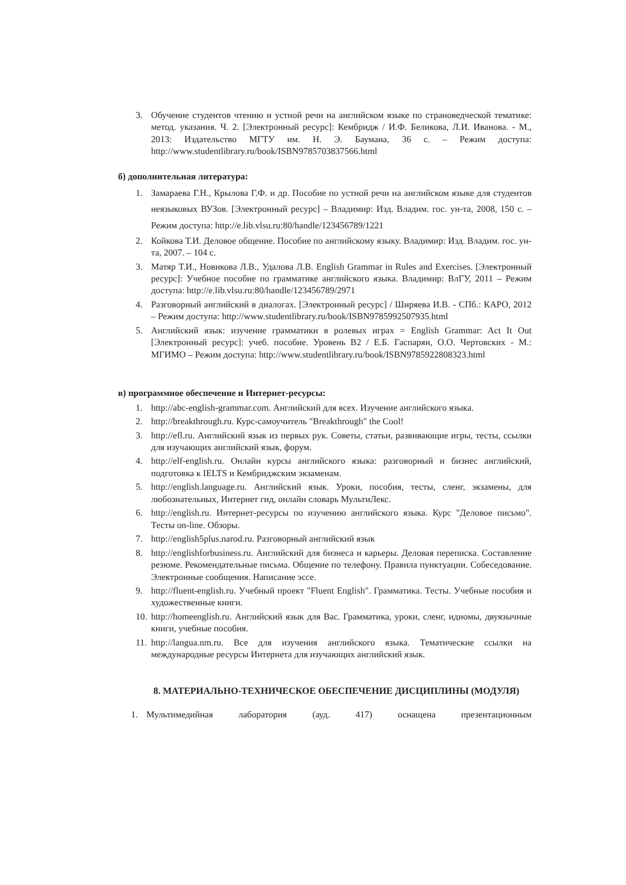3. Обучение студентов чтению и устной речи на английском языке по страноведческой тематике: метод. указания. Ч. 2. [Электронный ресурс]: Кембридж / И.Ф. Беликова, Л.И. Иванова. - М., 2013: Издательство МГТУ им. Н. Э. Баумана, 36 с. – Режим доступа: http://www.studentlibrary.ru/book/ISBN9785703837566.html
б) дополнительная литература:
1. Замараева Г.Н., Крылова Г.Ф. и др. Пособие по устной речи на английском языке для студентов неязыковых ВУЗов. [Электронный ресурс] – Владимир: Изд. Владим. гос. ун-та, 2008, 150 с. – Режим доступа: http://e.lib.vlsu.ru:80/handle/123456789/1221
2. Койкова Т.И. Деловое общение. Пособие по английскому языку. Владимир: Изд. Владим. гос. ун-та, 2007. – 104 с.
3. Матяр Т.И., Новикова Л.В., Удалова Л.В. English Grammar in Rules and Exercises. [Электронный ресурс]: Учебное пособие по грамматике английского языка. Владимир: ВлГУ, 2011 – Режим доступа: http://e.lib.vlsu.ru:80/handle/123456789/2971
4. Разговорный английский в диалогах. [Электронный ресурс] / Ширяева И.В. - СПб.: КАРО, 2012 – Режим доступа: http://www.studentlibrary.ru/book/ISBN9785992507935.html
5. Английский язык: изучение грамматики в ролевых играх = English Grammar: Act It Out [Электронный ресурс]: учеб. пособие. Уровень B2 / Е.Б. Гаспарян, О.О. Чертовских - М.: МГИМО – Режим доступа: http://www.studentlibrary.ru/book/ISBN9785922808323.html
в) программное обеспечение и Интернет-ресурсы:
1. http://abc-english-grammar.com. Английский для всех. Изучение английского языка.
2. http://breakthrough.ru. Курс-самоучитель "Breakthrough" the Cool!
3. http://efl.ru. Английский язык из первых рук. Советы, статьи, развивающие игры, тесты, ссылки для изучающих английский язык, форум.
4. http://elf-english.ru. Онлайн курсы английского языка: разговорный и бизнес английский, подготовка к IELTS и Кембриджским экзаменам.
5. http://english.language.ru. Английский язык. Уроки, пособия, тесты, сленг, экзамены, для любознательных, Интернет гид, онлайн словарь МультиЛекс.
6. http://english.ru. Интернет-ресурсы по изучению английского языка. Курс "Деловое письмо". Тесты on-line. Обзоры.
7. http://english5plus.narod.ru. Разговорный английский язык
8. http://englishforbusiness.ru. Английский для бизнеса и карьеры. Деловая переписка. Составление резюме. Рекомендательные письма. Общение по телефону. Правила пунктуации. Собеседование. Электронные сообщения. Написание эссе.
9. http://fluent-english.ru. Учебный проект "Fluent English". Грамматика. Тесты. Учебные пособия и художественные книги.
10. http://homeenglish.ru. Английский язык для Вас. Грамматика, уроки, сленг, идиомы, двуязычные книги, учебные пособия.
11. http://langua.nm.ru. Все для изучения английского языка. Тематические ссылки на международные ресурсы Интернета для изучающих английский язык.
8. МАТЕРИАЛЬНО-ТЕХНИЧЕСКОЕ ОБЕСПЕЧЕНИЕ ДИСЦИПЛИНЫ (МОДУЛЯ)
1. Мультимедийная лаборатория (ауд. 417) оснащена презентационным